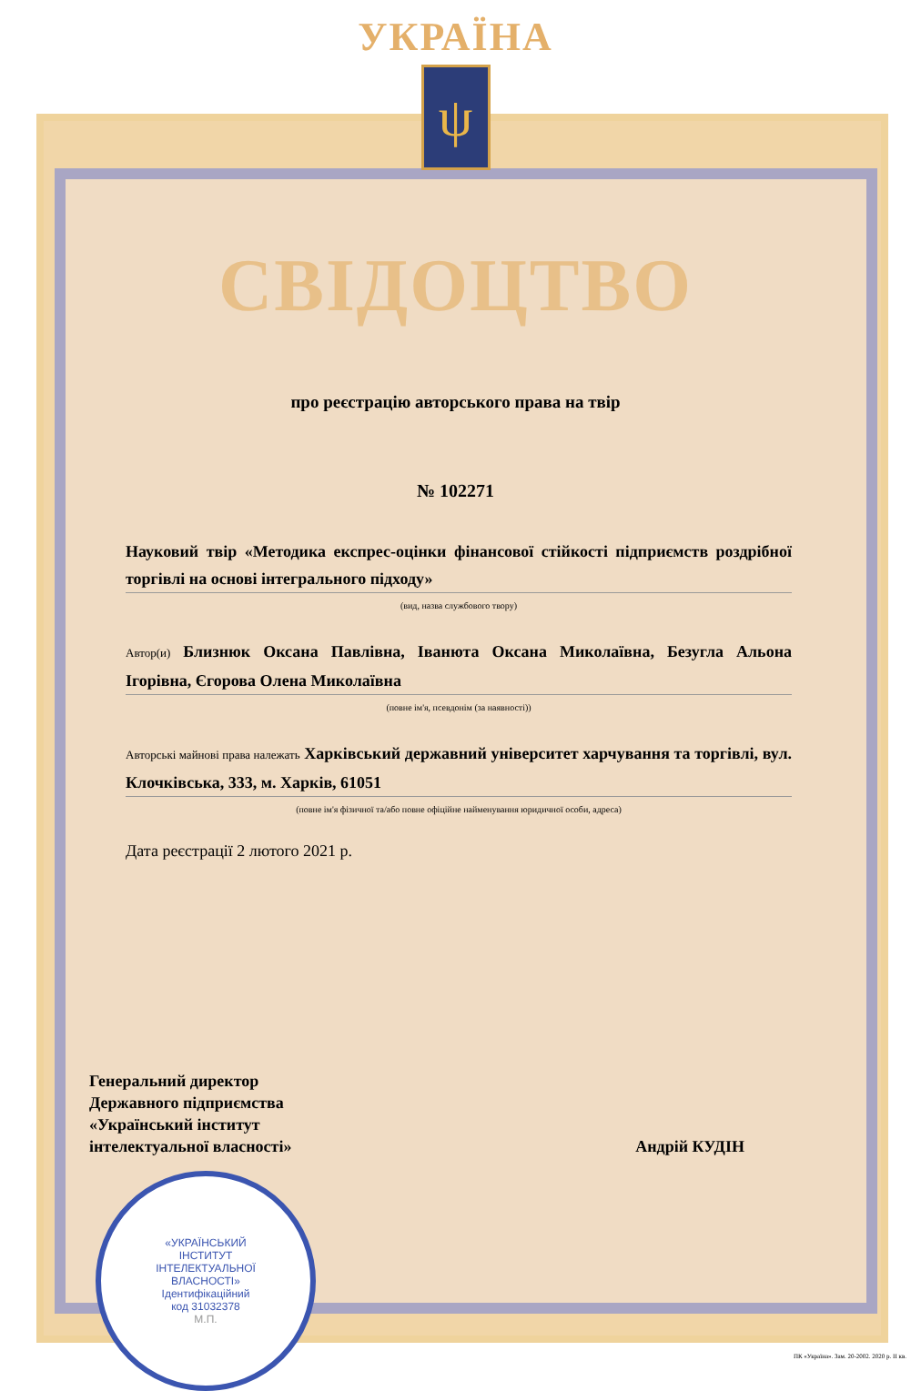УКРАЇНА
ψ
СВІДОЦТВО
про реєстрацію авторського права на твір
№ 102271
Науковий твір «Методика експрес-оцінки фінансової стійкості підприємств роздрібної торгівлі на основі інтегрального підходу»
(вид, назва службового твору)
Автор(и) Близнюк Оксана Павлівна, Іванюта Оксана Миколаївна, Безугла Альона Ігорівна, Єгорова Олена Миколаївна
(повне ім'я, псевдонім (за наявності))
Авторські майнові права належать Харківський державний університет харчування та торгівлі, вул. Клочківська, 333, м. Харків, 61051
(повне ім'я фізичної та/або повне офіційне найменування юридичної особи, адреса)
Дата реєстрації 2 лютого 2021 р.
Генеральний директор
Державного підприємства
«Український інститут
інтелектуальної власності»
Андрій КУДІН
«УКРАЇНСЬКИЙ
ІНСТИТУТ
ІНТЕЛЕКТУАЛЬНОЇ
ВЛАСНОСТІ»
Ідентифікаційний
код 31032378
М.П.
ПК «Україна». Зам. 20-2002. 2020 р. II кв.